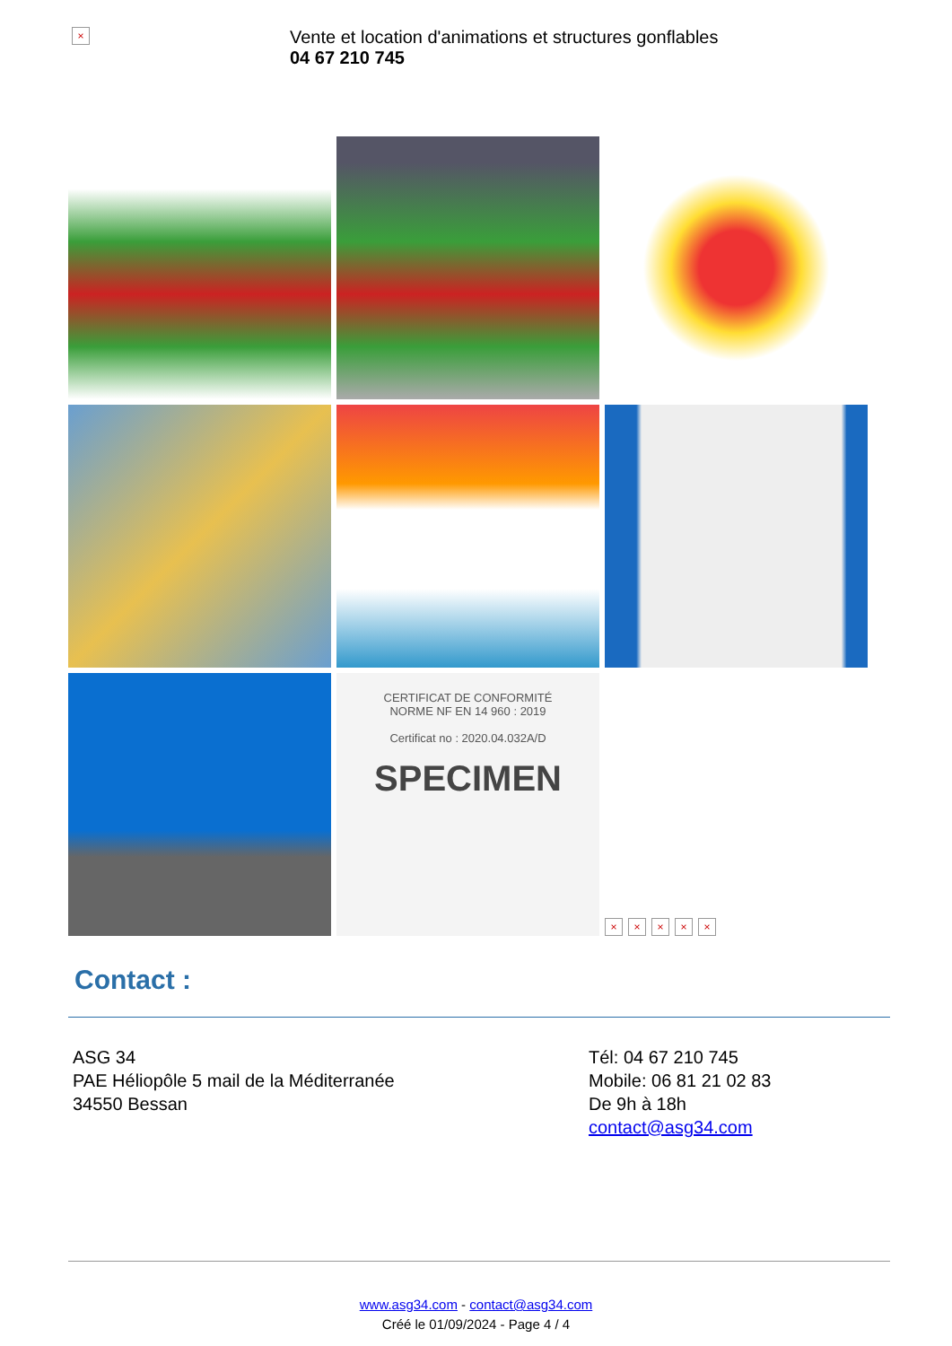×
Vente et location d'animations et structures gonflables
04 67 210 745
CERTIFICAT DE CONFORMITÉ
NORME NF EN 14 960 : 2019
Certificat no : 2020.04.032A/D
SPECIMEN
× × × × ×
Contact :
ASG 34
PAE Héliopôle 5 mail de la Méditerranée
34550 Bessan
Tél: 04 67 210 745
Mobile: 06 81 21 02 83
De 9h à 18h
contact@asg34.com
www.asg34.com - contact@asg34.com
Créé le 01/09/2024 - Page 4 / 4